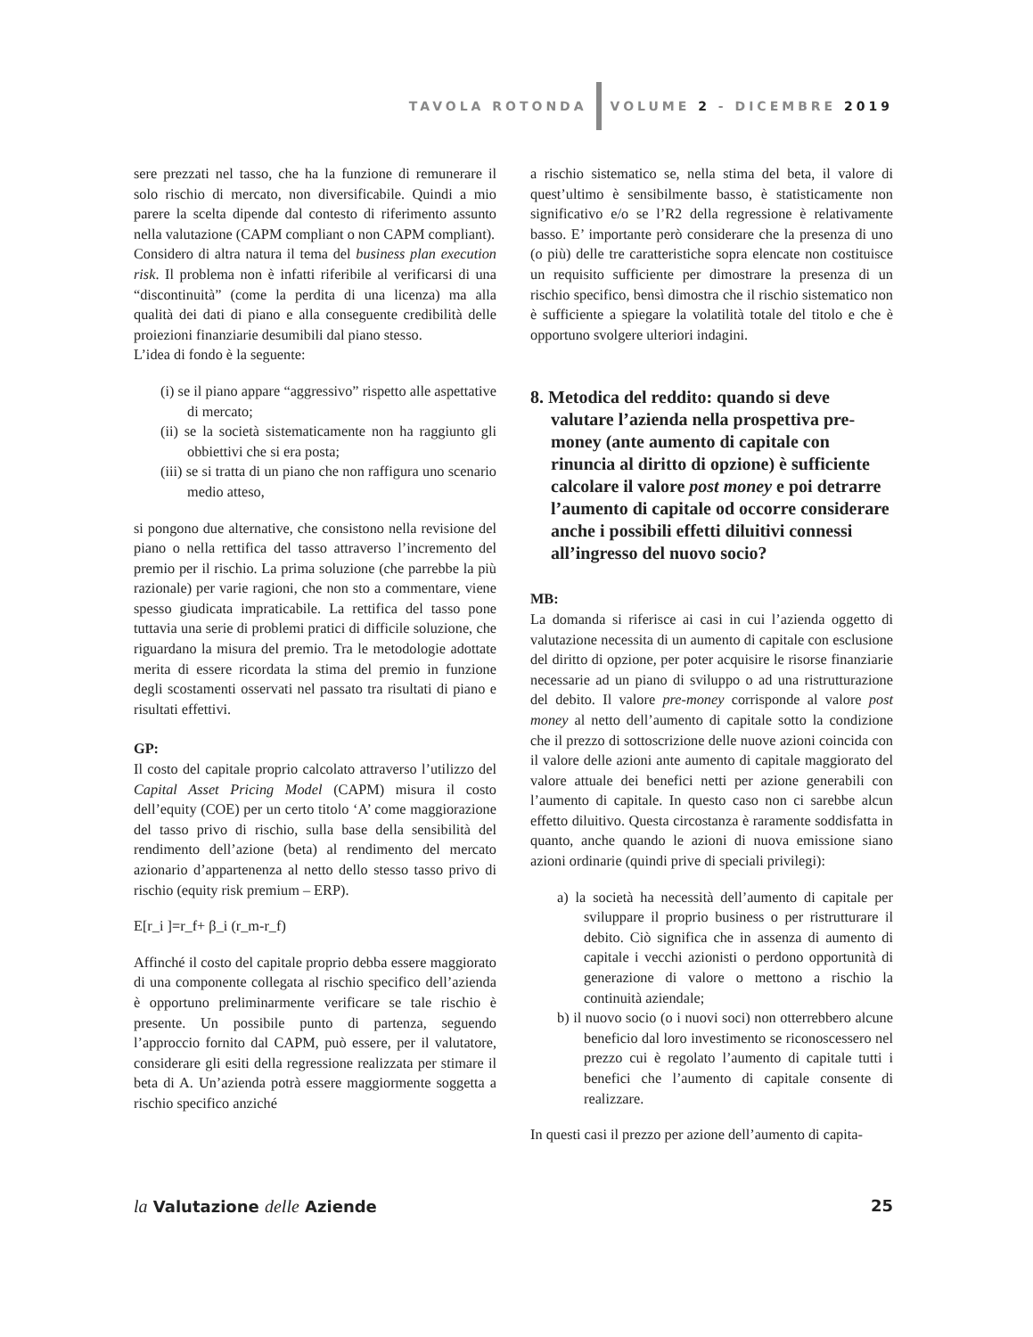TAVOLA ROTONDA VOLUME 2 - DICEMBRE 2019
sere prezzati nel tasso, che ha la funzione di remunerare il solo rischio di mercato, non diversificabile. Quindi a mio parere la scelta dipende dal contesto di riferimento assunto nella valutazione (CAPM compliant o non CAPM compliant).
Considero di altra natura il tema del business plan execution risk. Il problema non è infatti riferibile al verificarsi di una “discontinuità” (come la perdita di una licenza) ma alla qualità dei dati di piano e alla conseguente credibilità delle proiezioni finanziarie desumibili dal piano stesso.
L’idea di fondo è la seguente:
(i) se il piano appare “aggressivo” rispetto alle aspettative di mercato;
(ii) se la società sistematicamente non ha raggiunto gli obbiettivi che si era posta;
(iii) se si tratta di un piano che non raffigura uno scenario medio atteso,
si pongono due alternative, che consistono nella revisione del piano o nella rettifica del tasso attraverso l’incremento del premio per il rischio. La prima soluzione (che parrebbe la più razionale) per varie ragioni, che non sto a commentare, viene spesso giudicata impraticabile. La rettifica del tasso pone tuttavia una serie di problemi pratici di difficile soluzione, che riguardano la misura del premio. Tra le metodologie adottate merita di essere ricordata la stima del premio in funzione degli scostamenti osservati nel passato tra risultati di piano e risultati effettivi.
GP:
Il costo del capitale proprio calcolato attraverso l’utilizzo del Capital Asset Pricing Model (CAPM) misura il costo dell’equity (COE) per un certo titolo ‘A’ come maggiorazione del tasso privo di rischio, sulla base della sensibilità del rendimento dell’azione (beta) al rendimento del mercato azionario d’appartenenza al netto dello stesso tasso privo di rischio (equity risk premium – ERP).
E[r_i ]=r_f+ β_i (r_m-r_f)
Affinché il costo del capitale proprio debba essere maggiorato di una componente collegata al rischio specifico dell’azienda è opportuno preliminarmente verificare se tale rischio è presente. Un possibile punto di partenza, seguendo l’approccio fornito dal CAPM, può essere, per il valutatore, considerare gli esiti della regressione realizzata per stimare il beta di A. Un’azienda potrà essere maggiormente soggetta a rischio specifico anziché
a rischio sistematico se, nella stima del beta, il valore di quest’ultimo è sensibilmente basso, è statisticamente non significativo e/o se l’R2 della regressione è relativamente basso. E’ importante però considerare che la presenza di uno (o più) delle tre caratteristiche sopra elencate non costituisce un requisito sufficiente per dimostrare la presenza di un rischio specifico, bensì dimostra che il rischio sistematico non è sufficiente a spiegare la volatilità totale del titolo e che è opportuno svolgere ulteriori indagini.
8. Metodica del reddito: quando si deve valutare l’azienda nella prospettiva pre-money (ante aumento di capitale con rinuncia al diritto di opzione) è sufficiente calcolare il valore post money e poi detrarre l’aumento di capitale od occorre considerare anche i possibili effetti diluitivi connessi all’ingresso del nuovo socio?
MB:
La domanda si riferisce ai casi in cui l’azienda oggetto di valutazione necessita di un aumento di capitale con esclusione del diritto di opzione, per poter acquisire le risorse finanziarie necessarie ad un piano di sviluppo o ad una ristrutturazione del debito. Il valore pre-money corrisponde al valore post money al netto dell’aumento di capitale sotto la condizione che il prezzo di sottoscrizione delle nuove azioni coincida con il valore delle azioni ante aumento di capitale maggiorato del valore attuale dei benefici netti per azione generabili con l’aumento di capitale. In questo caso non ci sarebbe alcun effetto diluitivo. Questa circostanza è raramente soddisfatta in quanto, anche quando le azioni di nuova emissione siano azioni ordinarie (quindi prive di speciali privilegi):
a) la società ha necessità dell’aumento di capitale per sviluppare il proprio business o per ristrutturare il debito. Ciò significa che in assenza di aumento di capitale i vecchi azionisti o perdono opportunità di generazione di valore o mettono a rischio la continuità aziendale;
b) il nuovo socio (o i nuovi soci) non otterrebbero alcune beneficio dal loro investimento se riconoscessero nel prezzo cui è regolato l’aumento di capitale tutti i benefici che l’aumento di capitale consente di realizzare.
In questi casi il prezzo per azione dell’aumento di capita-
la Valutazione delle Aziende 25